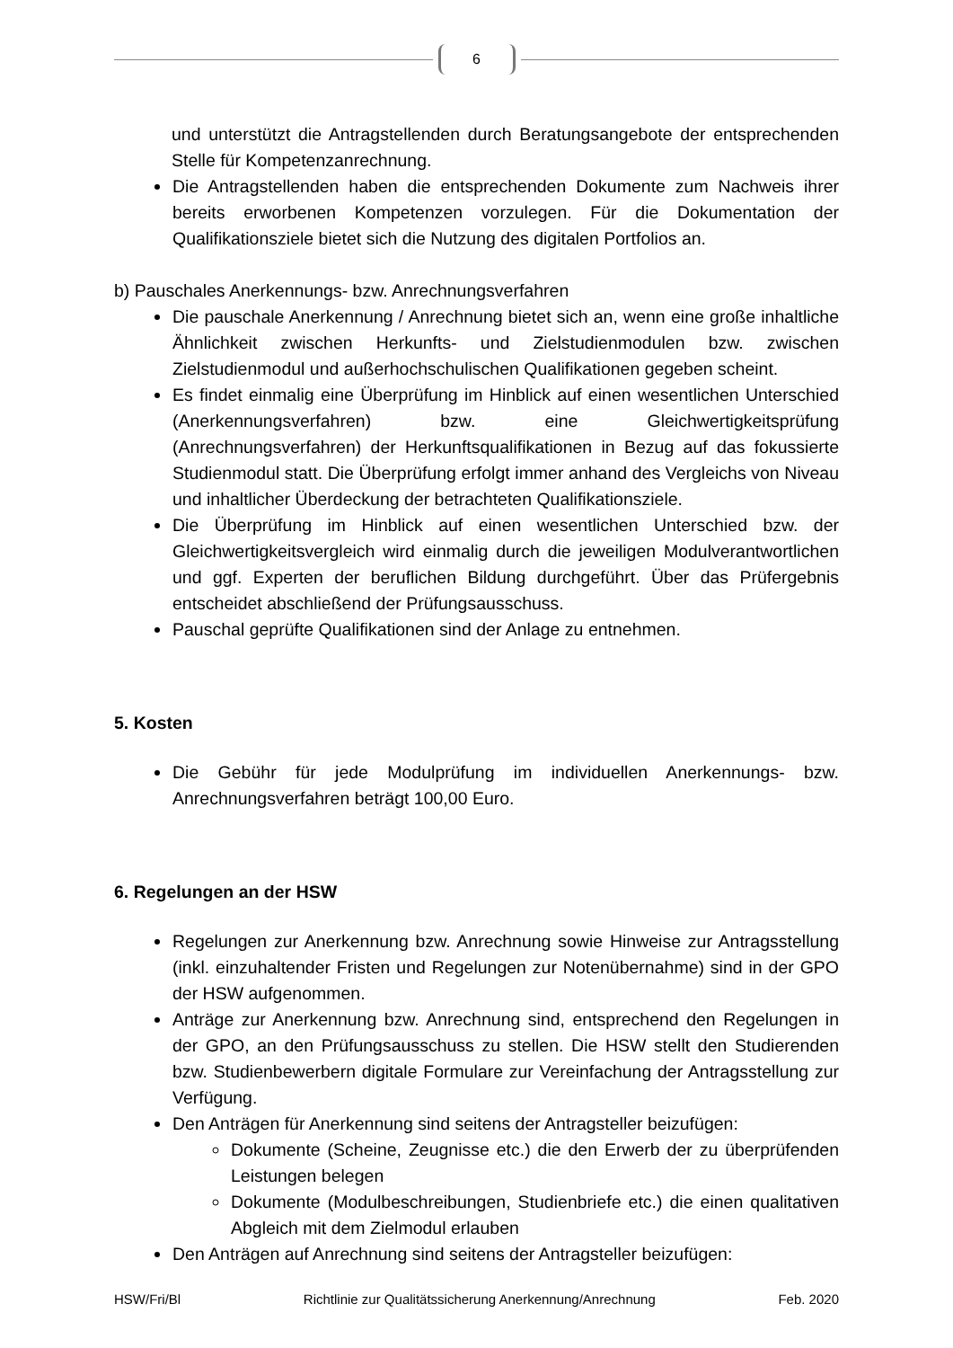6
und unterstützt die Antragstellenden durch Beratungsangebote der entsprechenden Stelle für Kompetenzanrechnung.
Die Antragstellenden haben die entsprechenden Dokumente zum Nachweis ihrer bereits erworbenen Kompetenzen vorzulegen. Für die Dokumentation der Qualifikationsziele bietet sich die Nutzung des digitalen Portfolios an.
b) Pauschales Anerkennungs- bzw. Anrechnungsverfahren
Die pauschale Anerkennung / Anrechnung bietet sich an, wenn eine große inhaltliche Ähnlichkeit zwischen Herkunfts- und Zielstudienmodulen bzw. zwischen Zielstudienmodul und außerhochschulischen Qualifikationen gegeben scheint.
Es findet einmalig eine Überprüfung im Hinblick auf einen wesentlichen Unterschied (Anerkennungsverfahren) bzw. eine Gleichwertigkeitsprüfung (Anrechnungsverfahren) der Herkunftsqualifikationen in Bezug auf das fokussierte Studienmodul statt. Die Überprüfung erfolgt immer anhand des Vergleichs von Niveau und inhaltlicher Überdeckung der betrachteten Qualifikationsziele.
Die Überprüfung im Hinblick auf einen wesentlichen Unterschied bzw. der Gleichwertigkeitsvergleich wird einmalig durch die jeweiligen Modulverantwortlichen und ggf. Experten der beruflichen Bildung durchgeführt. Über das Prüfergebnis entscheidet abschließend der Prüfungsausschuss.
Pauschal geprüfte Qualifikationen sind der Anlage zu entnehmen.
5. Kosten
Die Gebühr für jede Modulprüfung im individuellen Anerkennungs- bzw. Anrechnungsverfahren beträgt 100,00 Euro.
6. Regelungen an der HSW
Regelungen zur Anerkennung bzw. Anrechnung sowie Hinweise zur Antragsstellung (inkl. einzuhaltender Fristen und Regelungen zur Notenübernahme) sind in der GPO der HSW aufgenommen.
Anträge zur Anerkennung bzw. Anrechnung sind, entsprechend den Regelungen in der GPO, an den Prüfungsausschuss zu stellen. Die HSW stellt den Studierenden bzw. Studienbewerbern digitale Formulare zur Vereinfachung der Antragsstellung zur Verfügung.
Den Anträgen für Anerkennung sind seitens der Antragsteller beizufügen:
Dokumente (Scheine, Zeugnisse etc.) die den Erwerb der zu überprüfenden Leistungen belegen
Dokumente (Modulbeschreibungen, Studienbriefe etc.) die einen qualitativen Abgleich mit dem Zielmodul erlauben
Den Anträgen auf Anrechnung sind seitens der Antragsteller beizufügen:
HSW/Fri/Bl Richtlinie zur Qualitätssicherung Anerkennung/Anrechnung Feb. 2020